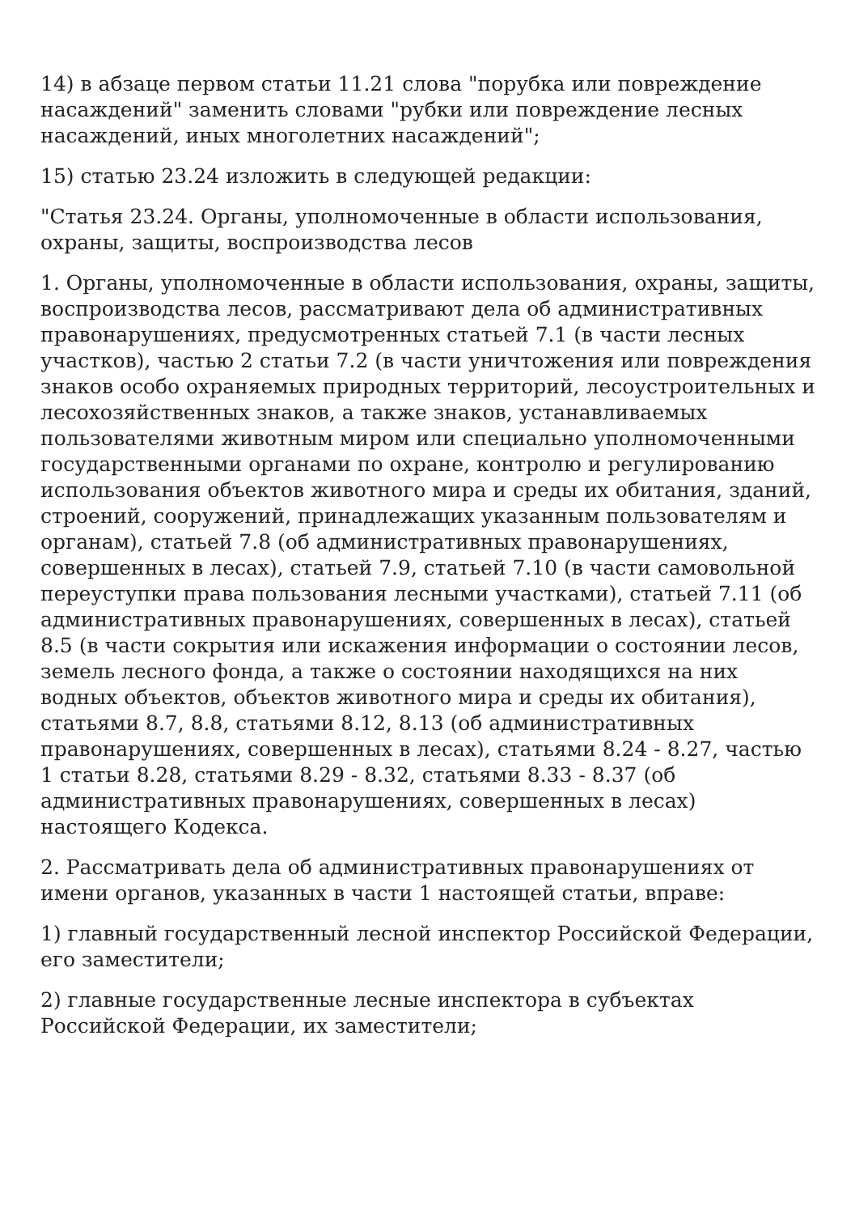14) в абзаце первом статьи 11.21 слова "порубка или повреждение насаждений" заменить словами "рубки или повреждение лесных насаждений, иных многолетних насаждений";
15) статью 23.24 изложить в следующей редакции:
"Статья 23.24. Органы, уполномоченные в области использования, охраны, защиты, воспроизводства лесов
1. Органы, уполномоченные в области использования, охраны, защиты, воспроизводства лесов, рассматривают дела об административных правонарушениях, предусмотренных статьей 7.1 (в части лесных участков), частью 2 статьи 7.2 (в части уничтожения или повреждения знаков особо охраняемых природных территорий, лесоустроительных и лесохозяйственных знаков, а также знаков, устанавливаемых пользователями животным миром или специально уполномоченными государственными органами по охране, контролю и регулированию использования объектов животного мира и среды их обитания, зданий, строений, сооружений, принадлежащих указанным пользователям и органам), статьей 7.8 (об административных правонарушениях, совершенных в лесах), статьей 7.9, статьей 7.10 (в части самовольной переуступки права пользования лесными участками), статьей 7.11 (об административных правонарушениях, совершенных в лесах), статьей 8.5 (в части сокрытия или искажения информации о состоянии лесов, земель лесного фонда, а также о состоянии находящихся на них водных объектов, объектов животного мира и среды их обитания), статьями 8.7, 8.8, статьями 8.12, 8.13 (об административных правонарушениях, совершенных в лесах), статьями 8.24 - 8.27, частью 1 статьи 8.28, статьями 8.29 - 8.32, статьями 8.33 - 8.37 (об административных правонарушениях, совершенных в лесах) настоящего Кодекса.
2. Рассматривать дела об административных правонарушениях от имени органов, указанных в части 1 настоящей статьи, вправе:
1) главный государственный лесной инспектор Российской Федерации, его заместители;
2) главные государственные лесные инспектора в субъектах Российской Федерации, их заместители;